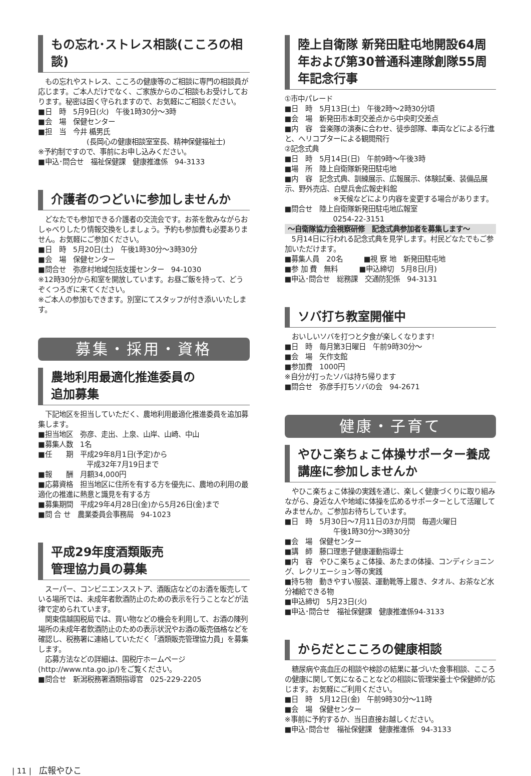もの忘れ･ストレス相談(こころの相談)
　もの忘れやストレス、こころの健康等のご相談に専門の相談員が応じます。ご本人だけでなく、ご家族からのご相談もお受けしております。秘密は固く守られますので、お気軽にご相談ください。
■日　時　5月9日(火)　午後1時30分～3時
■会　場　保健センター
■担　当　今井 楯男氏
(長岡心の健康相談室室長、精神保健福祉士)
※予約制ですので、事前にお申し込みください。
■申込･問合せ　福祉保健課　健康推進係　94-3133
介護者のつどいに参加しませんか
　どなたでも参加できる介護者の交流会です。お茶を飲みながらおしゃべりしたり情報交換をしましょう。予約も参加費も必要ありません。お気軽にご参加ください。
■日　時　5月20日(土)　午後1時30分～3時30分
■会　場　保健センター
■問合せ　弥彦村地域包括支援センター　94-1030
※12時30分から和室を開放しています。お昼ご飯を持って、どうぞくつろぎに来てください。
※ご本人の参加もできます。別室にてスタッフが付き添いいたします。
募集・採用・資格
農地利用最適化推進委員の
追加募集
　下記地区を担当していただく、農地利用最適化推進委員を追加募集します。
■担当地区　弥彦、走出、上泉、山岸、山崎、中山
■募集人数　1名
■任　　期　平成29年8月1日(予定)から
平成32年7月19日まで
■報　　酬　月額34,000円
■応募資格　担当地区に住所を有する方を優先に、農地の利用の最適化の推進に熱意と識見を有する方
■募集期間　平成29年4月28日(金)から5月26日(金)まで
■問 合 せ　農業委員会事務局　94-1023
平成29年度酒類販売
管理協力員の募集
　スーパー、コンビニエンスストア、酒販店などのお酒を販売している場所では、未成年者飲酒防止のための表示を行うことなどが法律で定められています。
　関東信越国税局では、買い物などの機会を利用して、お酒の陳列場所の未成年者飲酒防止のための表示状況やお酒の販売価格などを確認し、税務署に連絡していただく「酒類販売管理協力員」を募集します。
　応募方法などの詳細は、国税庁ホームページ(http://www.nta.go.jp/)をご覧ください。
■問合せ　新潟税務署酒類指導官　025-229-2205
陸上自衛隊 新発田駐屯地開設64周年および第30普通科連隊創隊55周年記念行事
①市中パレード
■日　時　5月13日(土)　午後2時～2時30分頃
■会　場　新発田市本町交差点から中央町交差点
■内　容　音楽隊の演奏に合わせ、徒歩部隊、車両などによる行進と、ヘリコプターによる観閲飛行
②記念式典
■日　時　5月14日(日)　午前9時～午後3時
■場　所　陸上自衛隊新発田駐屯地
■内　容　記念式典、訓練展示、広報展示、体験試乗、装備品展示、野外売店、白壁兵舎広報史料館
※天候などにより内容を変更する場合があります。
■問合せ　陸上自衛隊新発田駐屯地広報室
0254-22-3151
～自衛隊協力会視察研修　記念式典参加者を募集します～
　5月14日に行われる記念式典を見学します。村民どなたでもご参加いただけます。
■募集人員　20名　　　■視 察 地　新発田駐屯地
■参 加 費　無料　　　■申込締切　5月8日(月)
■申込･問合せ　総務課　交通防犯係　94-3131
ソバ打ち教室開催中
　おいしいソバを打つと夕食が楽しくなります!
■日　時　毎月第3日曜日　午前9時30分～
■会　場　矢作支館
■参加費　1000円
※自分が打ったソバは持ち帰ります
■問合せ　弥彦手打ちソバの会　94-2671
健康・子育て
やひこ楽ちょこ体操サポーター養成講座に参加しませんか
　やひこ楽ちょこ体操の実践を通じ、楽しく健康づくりに取り組みながら、身近な人や地域に体操を広めるサポーターとして活躍してみませんか。ご参加お待ちしています。
■日　時　5月30日～7月11日の3か月間　毎週火曜日
午後1時30分～3時30分
■会　場　保健センター
■講　師　藤口理恵子健康運動指導士
■内　容　やひこ楽ちょこ体操、あたまの体操、コンディショニング、レクリエーション等の実践
■持ち物　動きやすい服装、運動靴等上履き、タオル、お茶など水分補給できる物
■申込締切　5月23日(火)
■申込･問合せ　福祉保健課　健康推進係94-3133
からだとこころの健康相談
　糖尿病や高血圧の相談や検診の結果に基づいた食事相談、こころの健康に関して気になることなどの相談に管理栄養士や保健師が応じます。お気軽にご利用ください。
■日　時　5月12日(金)　午前9時30分～11時
■会　場　保健センター
※事前に予約するか、当日直接お越しください。
■申込･問合せ　福祉保健課　健康推進係　94-3133
| 11 |　広報やひこ